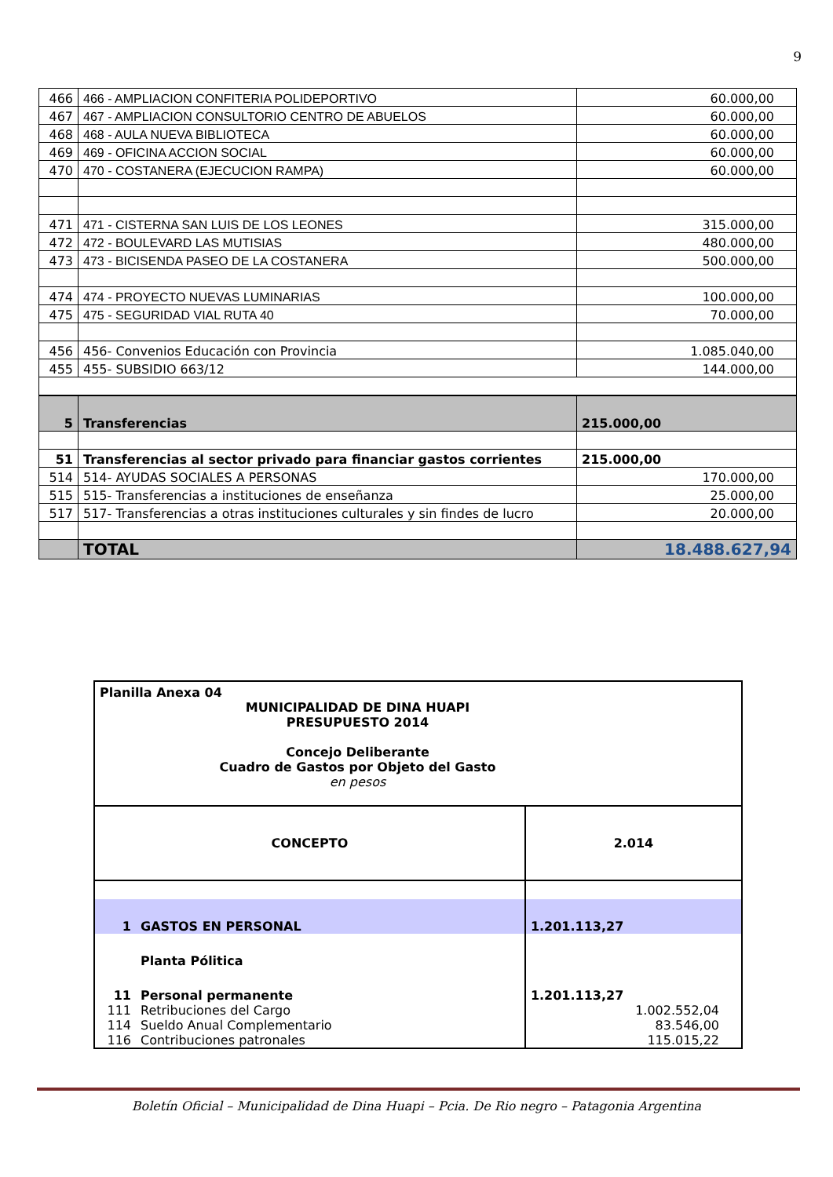9
| 466 | 466 - AMPLIACION CONFITERIA POLIDEPORTIVO | 60.000,00 |
| 467 | 467 - AMPLIACION CONSULTORIO CENTRO DE ABUELOS | 60.000,00 |
| 468 | 468 - AULA NUEVA BIBLIOTECA | 60.000,00 |
| 469 | 469 - OFICINA ACCION SOCIAL | 60.000,00 |
| 470 | 470 - COSTANERA (EJECUCION RAMPA) | 60.000,00 |
| 471 | 471 - CISTERNA SAN LUIS DE LOS LEONES | 315.000,00 |
| 472 | 472 - BOULEVARD LAS MUTISIAS | 480.000,00 |
| 473 | 473 - BICISENDA PASEO DE LA COSTANERA | 500.000,00 |
| 474 | 474 - PROYECTO NUEVAS LUMINARIAS | 100.000,00 |
| 475 | 475 - SEGURIDAD VIAL RUTA 40 | 70.000,00 |
| 456 | 456- Convenios Educación con Provincia | 1.085.040,00 |
| 455 | 455- SUBSIDIO 663/12 | 144.000,00 |
| 5 | Transferencias | 215.000,00 |
| 51 | Transferencias al sector privado para financiar gastos corrientes | 215.000,00 |
| 514 | 514- AYUDAS SOCIALES A PERSONAS | 170.000,00 |
| 515 | 515- Transferencias a instituciones de enseñanza | 25.000,00 |
| 517 | 517- Transferencias a otras instituciones culturales y sin findes de lucro | 20.000,00 |
| | TOTAL | 18.488.627,94 |
| Planilla Anexa 04 | | |
| MUNICIPALIDAD DE DINA HUAPI PRESUPUESTO 2014 Concejo Deliberante Cuadro de Gastos por Objeto del Gasto | | |
| en pesos | | |
| CONCEPTO | | 2.014 |
| 1 | GASTOS EN PERSONAL | 1.201.113,27 |
| | Planta Pólitica | |
| 11 | Personal permanente | 1.201.113,27 |
| 111 | Retribuciones del Cargo | 1.002.552,04 |
| 114 | Sueldo Anual Complementario | 83.546,00 |
| 116 | Contribuciones patronales | 115.015,22 |
Boletín Oficial – Municipalidad de Dina Huapi – Pcia. De Rio negro – Patagonia Argentina